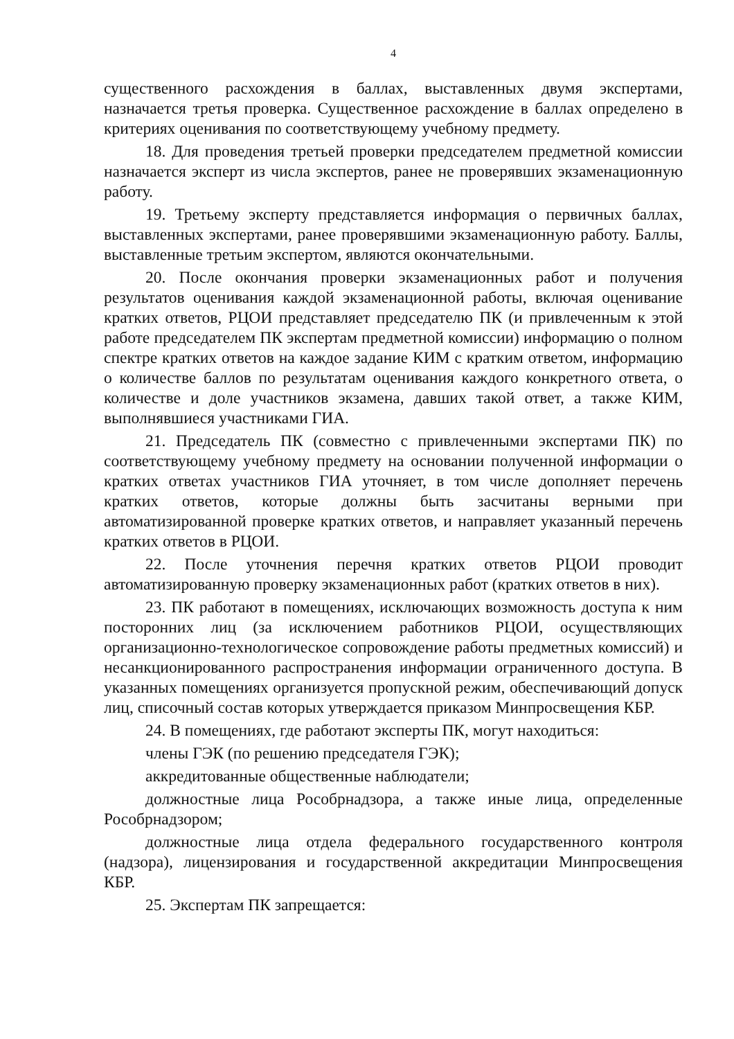4
существенного расхождения в баллах, выставленных двумя экспертами, назначается третья проверка. Существенное расхождение в баллах определено в критериях оценивания по соответствующему учебному предмету.
18. Для проведения третьей проверки председателем предметной комиссии назначается эксперт из числа экспертов, ранее не проверявших экзаменационную работу.
19. Третьему эксперту представляется информация о первичных баллах, выставленных экспертами, ранее проверявшими экзаменационную работу. Баллы, выставленные третьим экспертом, являются окончательными.
20. После окончания проверки экзаменационных работ и получения результатов оценивания каждой экзаменационной работы, включая оценивание кратких ответов, РЦОИ представляет председателю ПК (и привлеченным к этой работе председателем ПК экспертам предметной комиссии) информацию о полном спектре кратких ответов на каждое задание КИМ с кратким ответом, информацию о количестве баллов по результатам оценивания каждого конкретного ответа, о количестве и доле участников экзамена, давших такой ответ, а также КИМ, выполнявшиеся участниками ГИА.
21. Председатель ПК (совместно с привлеченными экспертами ПК) по соответствующему учебному предмету на основании полученной информации о кратких ответах участников ГИА уточняет, в том числе дополняет перечень кратких ответов, которые должны быть засчитаны верными при автоматизированной проверке кратких ответов, и направляет указанный перечень кратких ответов в РЦОИ.
22. После уточнения перечня кратких ответов РЦОИ проводит автоматизированную проверку экзаменационных работ (кратких ответов в них).
23. ПК работают в помещениях, исключающих возможность доступа к ним посторонних лиц (за исключением работников РЦОИ, осуществляющих организационно-технологическое сопровождение работы предметных комиссий) и несанкционированного распространения информации ограниченного доступа. В указанных помещениях организуется пропускной режим, обеспечивающий допуск лиц, списочный состав которых утверждается приказом Минпросвещения КБР.
24. В помещениях, где работают эксперты ПК, могут находиться:
члены ГЭК (по решению председателя ГЭК);
аккредитованные общественные наблюдатели;
должностные лица Рособрнадзора, а также иные лица, определенные Рособрнадзором;
должностные лица отдела федерального государственного контроля (надзора), лицензирования и государственной аккредитации Минпросвещения КБР.
25. Экспертам ПК запрещается: